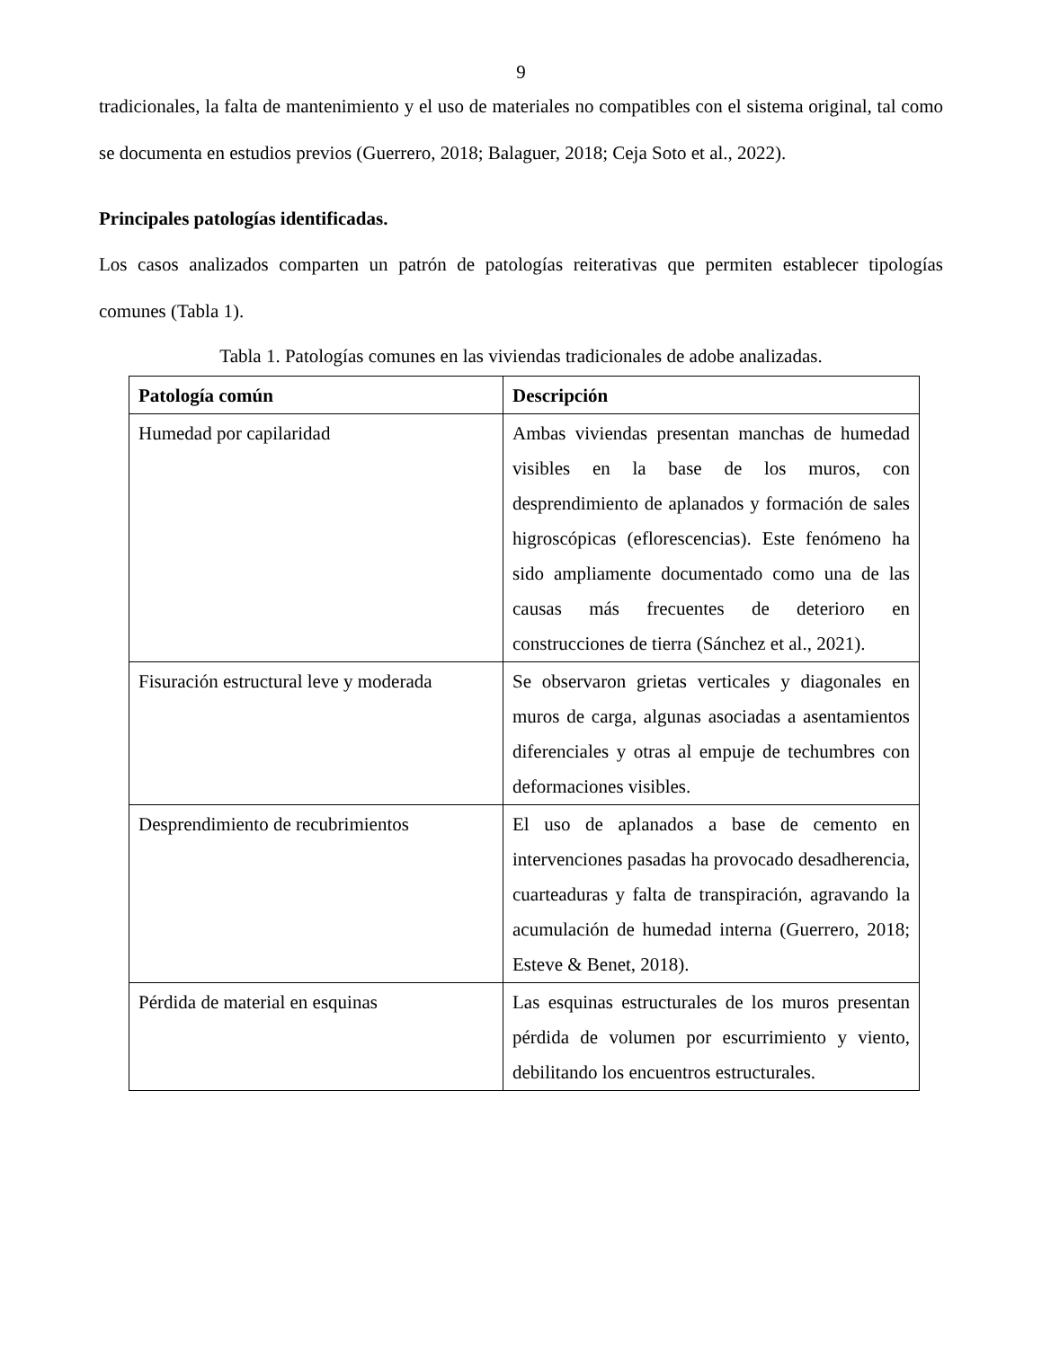9
tradicionales, la falta de mantenimiento y el uso de materiales no compatibles con el sistema original, tal como se documenta en estudios previos (Guerrero, 2018; Balaguer, 2018; Ceja Soto et al., 2022).
Principales patologías identificadas.
Los casos analizados comparten un patrón de patologías reiterativas que permiten establecer tipologías comunes (Tabla 1).
Tabla 1. Patologías comunes en las viviendas tradicionales de adobe analizadas.
| Patología común | Descripción |
| --- | --- |
| Humedad por capilaridad | Ambas viviendas presentan manchas de humedad visibles en la base de los muros, con desprendimiento de aplanados y formación de sales higroscópicas (eflorescencias). Este fenómeno ha sido ampliamente documentado como una de las causas más frecuentes de deterioro en construcciones de tierra (Sánchez et al., 2021). |
| Fisuración estructural leve y moderada | Se observaron grietas verticales y diagonales en muros de carga, algunas asociadas a asentamientos diferenciales y otras al empuje de techumbres con deformaciones visibles. |
| Desprendimiento de recubrimientos | El uso de aplanados a base de cemento en intervenciones pasadas ha provocado desadherencia, cuarteaduras y falta de transpiración, agravando la acumulación de humedad interna (Guerrero, 2018; Esteve & Benet, 2018). |
| Pérdida de material en esquinas | Las esquinas estructurales de los muros presentan pérdida de volumen por escurrimiento y viento, debilitando los encuentros estructurales. |